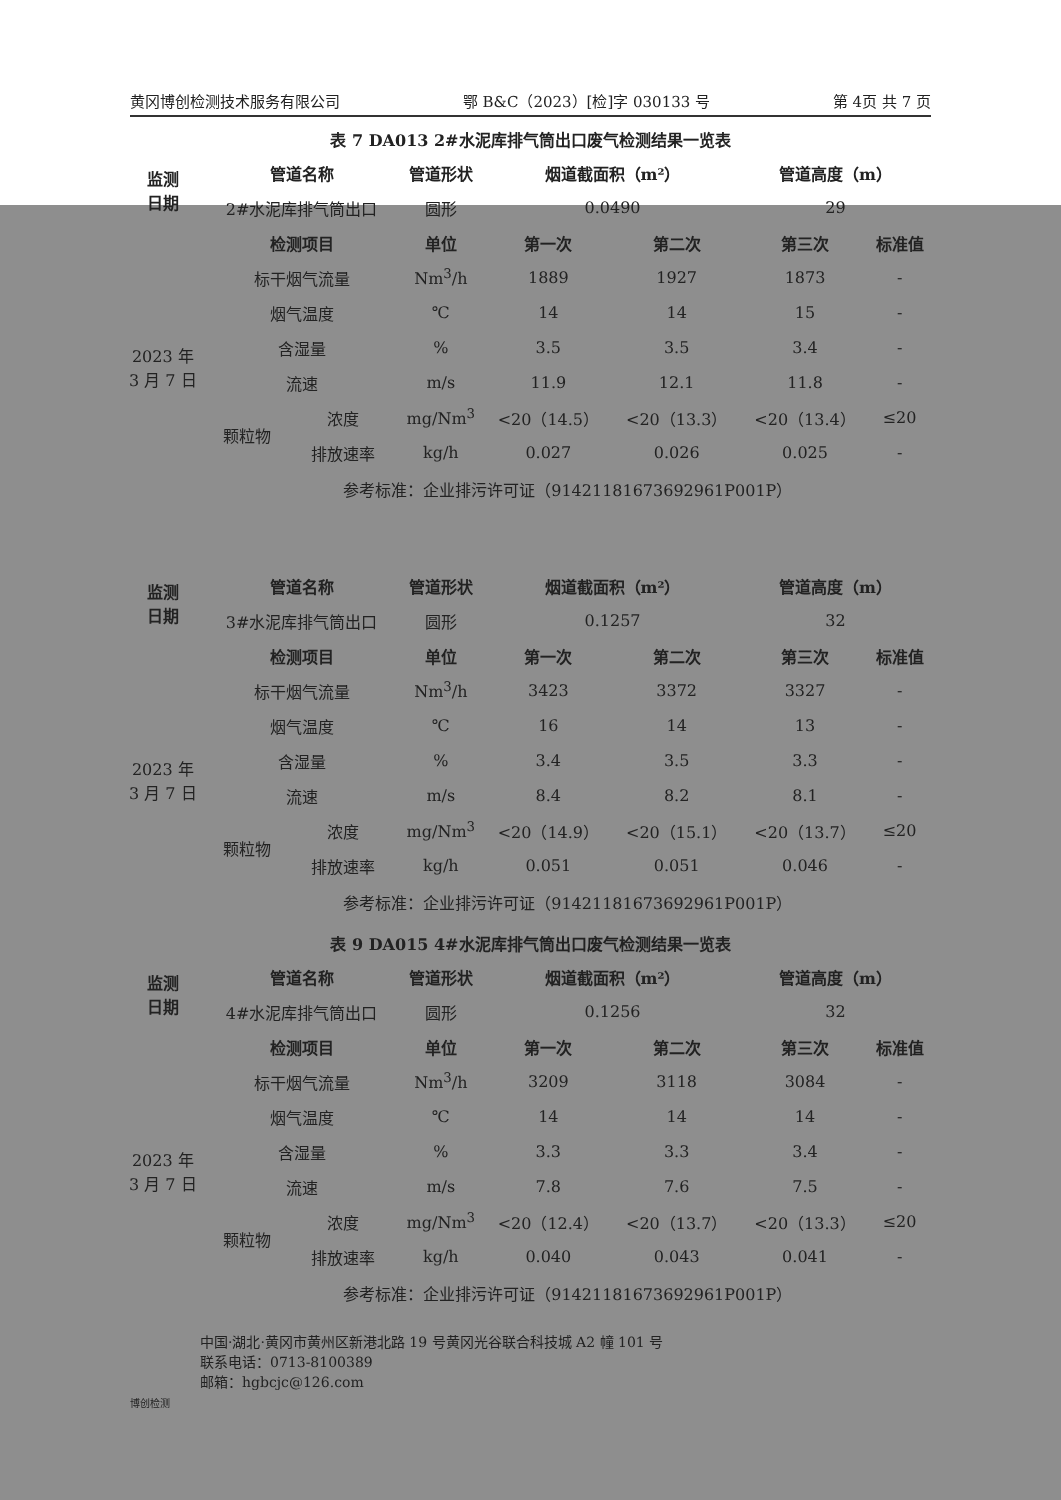黄冈博创检测技术服务有限公司 鄂 B&C（2023）[检]字 030133 号 第 4页 共 7 页
表 7 DA013 2#水泥库排气筒出口废气检测结果一览表
| 监测 日期 | 管道名称 | | 管道形状 | 烟道截面积（m²） | | 管道高度（m） | |
| --- | --- | --- | --- | --- | --- | --- | --- |
| | 2#水泥库排气筒出口 | | 圆形 | 0.0490 | | 29 | |
| 2023 年 3 月 7 日 | 检测项目 | | 单位 | 第一次 | 第二次 | 第三次 | 标准值 |
| | 标干烟气流量 | | Nm<sup>3</sup>/h | 1889 | 1927 | 1873 | - |
| | 烟气温度 | | ℃ | 14 | 14 | 15 | - |
| | 含湿量 | | % | 3.5 | 3.5 | 3.4 | - |
| | 流速 | | m/s | 11.9 | 12.1 | 11.8 | - |
| | 颗粒物 | 浓度 | mg/Nm<sup>3</sup> | <20（14.5） | <20（13.3） | <20（13.4） | ≤20 |
| | | 排放速率 | kg/h | 0.027 | 0.026 | 0.025 | - |
| | 参考标准：企业排污许可证（91421181673692961P001P） | | | | | | |
| 监测 日期 | 管道名称 | | 管道形状 | 烟道截面积（m²） | | 管道高度（m） | |
| --- | --- | --- | --- | --- | --- | --- | --- |
| | 3#水泥库排气筒出口 | | 圆形 | 0.1257 | | 32 | |
| 2023 年 3 月 7 日 | 检测项目 | | 单位 | 第一次 | 第二次 | 第三次 | 标准值 |
| | 标干烟气流量 | | Nm<sup>3</sup>/h | 3423 | 3372 | 3327 | - |
| | 烟气温度 | | ℃ | 16 | 14 | 13 | - |
| | 含湿量 | | % | 3.4 | 3.5 | 3.3 | - |
| | 流速 | | m/s | 8.4 | 8.2 | 8.1 | - |
| | 颗粒物 | 浓度 | mg/Nm<sup>3</sup> | <20（14.9） | <20（15.1） | <20（13.7） | ≤20 |
| | | 排放速率 | kg/h | 0.051 | 0.051 | 0.046 | - |
| | 参考标准：企业排污许可证（91421181673692961P001P） | | | | | | |
表 9 DA015 4#水泥库排气筒出口废气检测结果一览表
| 监测 日期 | 管道名称 | | 管道形状 | 烟道截面积（m²） | | 管道高度（m） | |
| --- | --- | --- | --- | --- | --- | --- | --- |
| | 4#水泥库排气筒出口 | | 圆形 | 0.1256 | | 32 | |
| 2023 年 3 月 7 日 | 检测项目 | | 单位 | 第一次 | 第二次 | 第三次 | 标准值 |
| | 标干烟气流量 | | Nm<sup>3</sup>/h | 3209 | 3118 | 3084 | - |
| | 烟气温度 | | ℃ | 14 | 14 | 14 | - |
| | 含湿量 | | % | 3.3 | 3.3 | 3.4 | - |
| | 流速 | | m/s | 7.8 | 7.6 | 7.5 | - |
| | 颗粒物 | 浓度 | mg/Nm<sup>3</sup> | <20（12.4） | <20（13.7） | <20（13.3） | ≤20 |
| | | 排放速率 | kg/h | 0.040 | 0.043 | 0.041 | - |
| | 参考标准：企业排污许可证（91421181673692961P001P） | | | | | | |
中国·湖北·黄冈市黄州区新港北路 19 号黄冈光谷联合科技城 A2 幢 101 号
联系电话：0713-8100389
邮箱：hgbcjc@126.com
博创检测